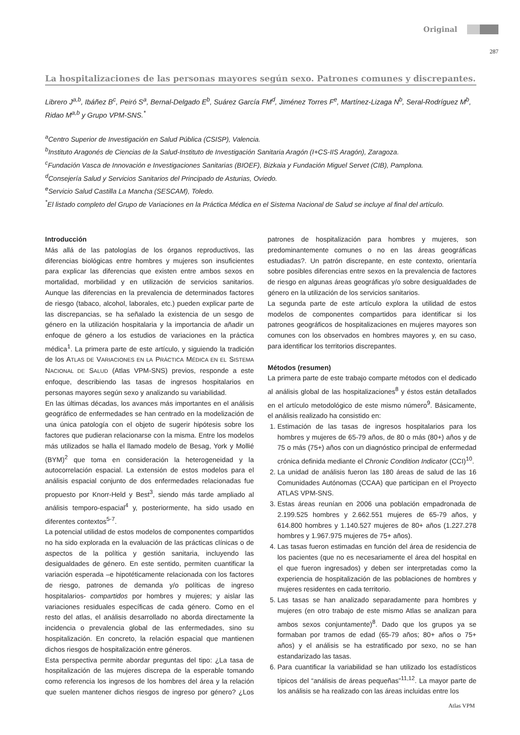Original
287
La hospitalizaciones de las personas mayores según sexo. Patrones comunes y discrepantes.
Librero J<sup>a,b</sup>, Ibáñez B<sup>c</sup>, Peiró S<sup>a</sup>, Bernal-Delgado E<sup>b</sup>, Suárez García FM<sup>d</sup>, Jiménez Torres F<sup>e</sup>, Martínez-Lizaga N<sup>b</sup>, Seral-Rodríguez M<sup>b</sup>, Ridao M<sup>a,b</sup> y Grupo VPM-SNS.<sup>*</sup>
<sup>a</sup> Centro Superior de Investigación en Salud Pública (CSISP), Valencia.
<sup>b</sup> Instituto Aragonés de Ciencias de la Salud-Instituto de Investigación Sanitaria Aragón (I+CS-IIS Aragón), Zaragoza.
<sup>c</sup> Fundación Vasca de Innovación e Investigaciones Sanitarias (BIOEF), Bizkaia y Fundación Miguel Servet (CIB), Pamplona.
<sup>d</sup> Consejería Salud y Servicios Sanitarios del Principado de Asturias, Oviedo.
<sup>e</sup> Servicio Salud Castilla La Mancha (SESCAM), Toledo.
<sup>*</sup> El listado completo del Grupo de Variaciones en la Práctica Médica en el Sistema Nacional de Salud se incluye al final del artículo.
Introducción
Más allá de las patologías de los órganos reproductivos, las diferencias biológicas entre hombres y mujeres son insuficientes para explicar las diferencias que existen entre ambos sexos en mortalidad, morbilidad y en utilización de servicios sanitarios. Aunque las diferencias en la prevalencia de determinados factores de riesgo (tabaco, alcohol, laborales, etc.) pueden explicar parte de las discrepancias, se ha señalado la existencia de un sesgo de género en la utilización hospitalaria y la importancia de añadir un enfoque de género a los estudios de variaciones en la práctica médica<sup>1</sup>. La primera parte de este artículo, y siguiendo la tradición de los ATLAS DE VARIACIONES EN LA PRÁCTICA MÉDICA EN EL SISTEMA NACIONAL DE SALUD (Atlas VPM-SNS) previos, responde a este enfoque, describiendo las tasas de ingresos hospitalarios en personas mayores según sexo y analizando su variabilidad.
En las últimas décadas, los avances más importantes en el análisis geográfico de enfermedades se han centrado en la modelización de una única patología con el objeto de sugerir hipótesis sobre los factores que pudieran relacionarse con la misma. Entre los modelos más utilizados se halla el llamado modelo de Besag, York y Mollié (BYM)<sup>2</sup> que toma en consideración la heterogeneidad y la autocorrelación espacial. La extensión de estos modelos para el análisis espacial conjunto de dos enfermedades relacionadas fue propuesto por Knorr-Held y Best<sup>3</sup>, siendo más tarde ampliado al análisis temporo-espacial<sup>4</sup> y, posteriormente, ha sido usado en diferentes contextos<sup>5-7</sup>.
La potencial utilidad de estos modelos de componentes compartidos no ha sido explorada en la evaluación de las prácticas clínicas o de aspectos de la política y gestión sanitaria, incluyendo las desigualdades de género. En este sentido, permiten cuantificar la variación esperada –e hipotéticamente relacionada con los factores de riesgo, patrones de demanda y/o políticas de ingreso hospitalarios- compartidos por hombres y mujeres; y aislar las variaciones residuales específicas de cada género. Como en el resto del atlas, el análisis desarrollado no aborda directamente la incidencia o prevalencia global de las enfermedades, sino su hospitalización. En concreto, la relación espacial que mantienen dichos riesgos de hospitalización entre géneros.
Esta perspectiva permite abordar preguntas del tipo: ¿La tasa de hospitalización de las mujeres discrepa de la esperable tomando como referencia los ingresos de los hombres del área y la relación que suelen mantener dichos riesgos de ingreso por género? ¿Los patrones de hospitalización para hombres y mujeres, son predominantemente comunes o no en las áreas geográficas estudiadas?. Un patrón discrepante, en este contexto, orientaría sobre posibles diferencias entre sexos en la prevalencia de factores de riesgo en algunas áreas geográficas y/o sobre desigualdades de género en la utilización de los servicios sanitarios.
La segunda parte de este artículo explora la utilidad de estos modelos de componentes compartidos para identificar si los patrones geográficos de hospitalizaciones en mujeres mayores son comunes con los observados en hombres mayores y, en su caso, para identificar los territorios discrepantes.
Métodos (resumen)
La primera parte de este trabajo comparte métodos con el dedicado al análisis global de las hospitalizaciones<sup>8</sup> y éstos están detallados en el artículo metodológico de este mismo número<sup>9</sup>. Básicamente, el análisis realizado ha consistido en:
1. Estimación de las tasas de ingresos hospitalarios para los hombres y mujeres de 65-79 años, de 80 o más (80+) años y de 75 o más (75+) años con un diagnóstico principal de enfermedad crónica definida mediante el Chronic Condition Indicator (CCI)<sup>10</sup>.
2. La unidad de análisis fueron las 180 áreas de salud de las 16 Comunidades Autónomas (CCAA) que participan en el Proyecto ATLAS VPM-SNS.
3. Estas áreas reunían en 2006 una población empadronada de 2.199.525 hombres y 2.662.551 mujeres de 65-79 años, y 614.800 hombres y 1.140.527 mujeres de 80+ años (1.227.278 hombres y 1.967.975 mujeres de 75+ años).
4. Las tasas fueron estimadas en función del área de residencia de los pacientes (que no es necesariamente el área del hospital en el que fueron ingresados) y deben ser interpretadas como la experiencia de hospitalización de las poblaciones de hombres y mujeres residentes en cada territorio.
5. Las tasas se han analizado separadamente para hombres y mujeres (en otro trabajo de este mismo Atlas se analizan para ambos sexos conjuntamente)<sup>8</sup>. Dado que los grupos ya se formaban por tramos de edad (65-79 años; 80+ años o 75+ años) y el análisis se ha estratificado por sexo, no se han estandarizado las tasas.
6. Para cuantificar la variabilidad se han utilizado los estadísticos típicos del “análisis de áreas pequeñas”<sup>11,12</sup>. La mayor parte de los análisis se ha realizado con las áreas incluidas entre los
Atlas VPM